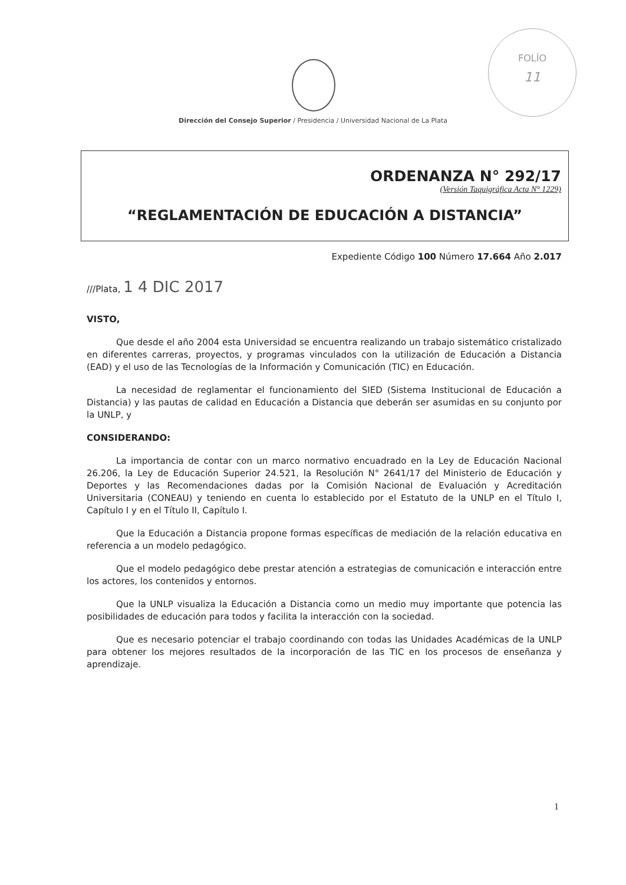FOLÍO
11
Dirección del Consejo Superior / Presidencia / Universidad Nacional de La Plata
ORDENANZA N° 292/17
(Versión Taquigráfica Acta N° 1229)
“REGLAMENTACIÓN DE EDUCACIÓN A DISTANCIA”
Expediente Código 100 Número 17.664 Año 2.017
///Plata, 1 4 DIC 2017
VISTO,
Que desde el año 2004 esta Universidad se encuentra realizando un trabajo sistemático cristalizado en diferentes carreras, proyectos, y programas vinculados con la utilización de Educación a Distancia (EAD) y el uso de las Tecnologías de la Información y Comunicación (TIC) en Educación.
La necesidad de reglamentar el funcionamiento del SIED (Sistema Institucional de Educación a Distancia) y las pautas de calidad en Educación a Distancia que deberán ser asumidas en su conjunto por la UNLP, y
CONSIDERANDO:
La importancia de contar con un marco normativo encuadrado en la Ley de Educación Nacional 26.206, la Ley de Educación Superior 24.521, la Resolución N° 2641/17 del Ministerio de Educación y Deportes y las Recomendaciones dadas por la Comisión Nacional de Evaluación y Acreditación Universitaria (CONEAU) y teniendo en cuenta lo establecido por el Estatuto de la UNLP en el Título I, Capítulo I y en el Título II, Capítulo I.
Que la Educación a Distancia propone formas específicas de mediación de la relación educativa en referencia a un modelo pedagógico.
Que el modelo pedagógico debe prestar atención a estrategias de comunicación e interacción entre los actores, los contenidos y entornos.
Que la UNLP visualiza la Educación a Distancia como un medio muy importante que potencia las posibilidades de educación para todos y facilita la interacción con la sociedad.
Que es necesario potenciar el trabajo coordinando con todas las Unidades Académicas de la UNLP para obtener los mejores resultados de la incorporación de las TIC en los procesos de enseñanza y aprendizaje.
1